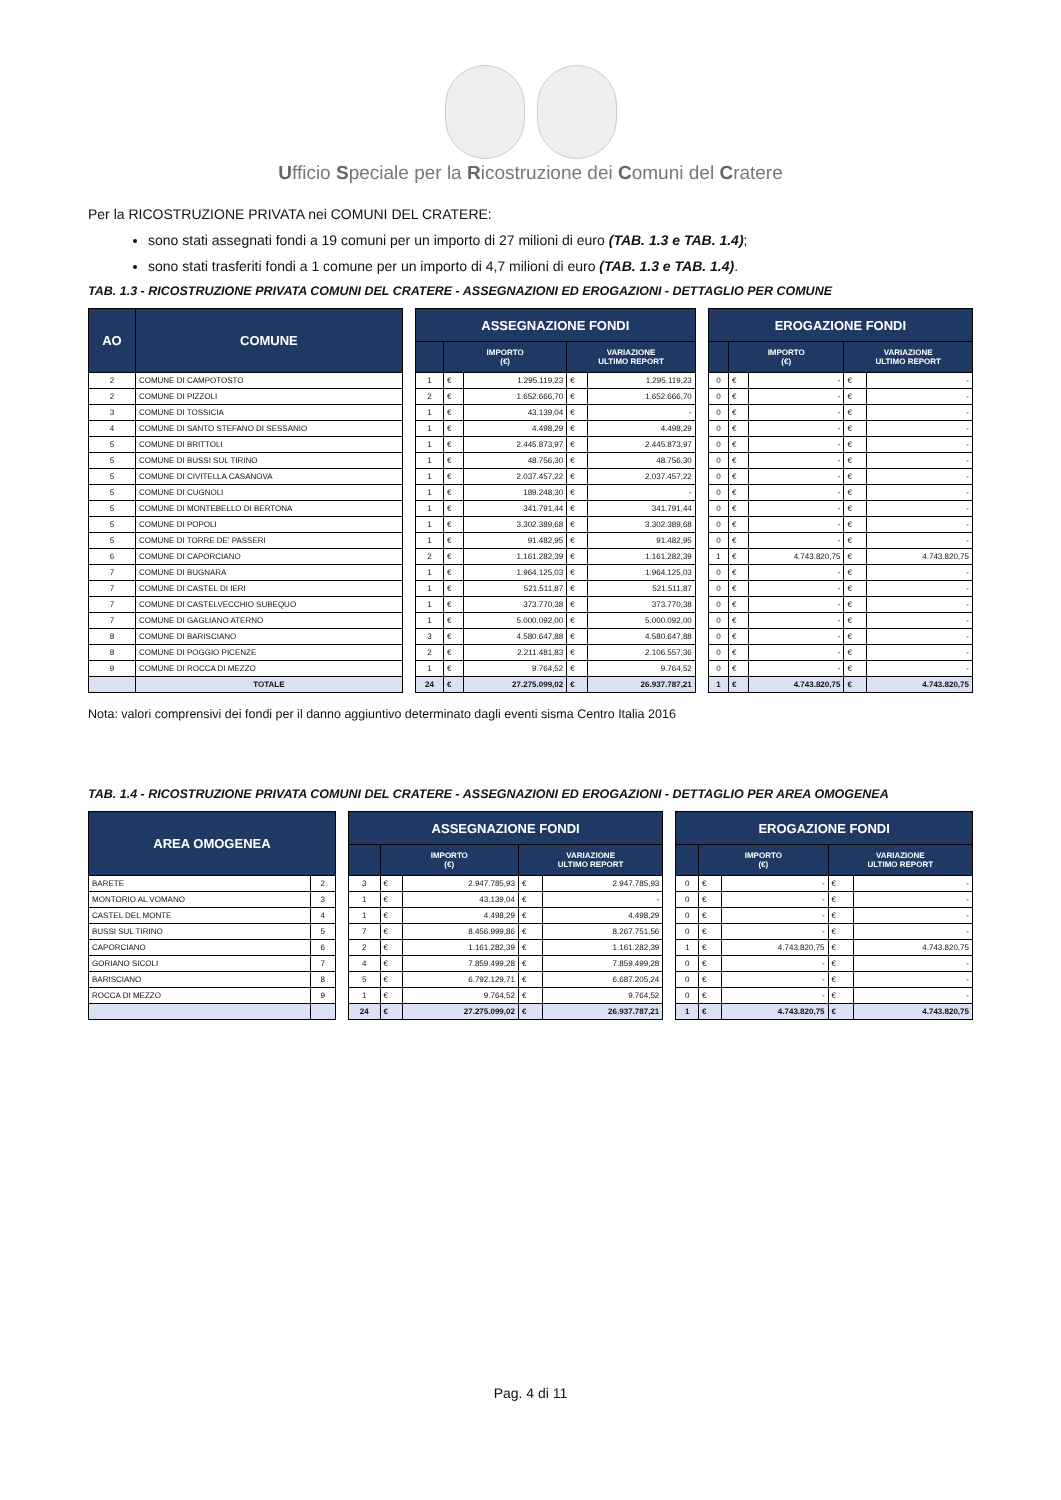Ufficio Speciale per la Ricostruzione dei Comuni del Cratere
Per la RICOSTRUZIONE PRIVATA nei COMUNI DEL CRATERE:
sono stati assegnati fondi a 19 comuni per un importo di 27 milioni di euro (TAB. 1.3 e TAB. 1.4);
sono stati trasferiti fondi a 1 comune per un importo di 4,7 milioni di euro (TAB. 1.3 e TAB. 1.4).
TAB. 1.3 - RICOSTRUZIONE PRIVATA COMUNI DEL CRATERE - ASSEGNAZIONI ED EROGAZIONI - DETTAGLIO PER COMUNE
| AO | COMUNE | | ASSEGNAZIONE FONDI | | | | | | EROGAZIONE FONDI | | | | |
| | | | | IMPORTO (€) | | VARIAZIONE ULTIMO REPORT | | | | IMPORTO (€) | | VARIAZIONE ULTIMO REPORT | |
| 2 | COMUNE DI CAMPOTOSTO | | 1 | € | 1.295.119,23 | € | 1.295.119,23 | | 0 | € | - | € | - |
| 2 | COMUNE DI PIZZOLI | | 2 | € | 1.652.666,70 | € | 1.652.666,70 | | 0 | € | - | € | - |
| 3 | COMUNE DI TOSSICIA | | 1 | € | 43.139,04 | € | - | | 0 | € | - | € | - |
| 4 | COMUNE DI SANTO STEFANO DI SESSANIO | | 1 | € | 4.498,29 | € | 4.498,29 | | 0 | € | - | € | - |
| 5 | COMUNE DI BRITTOLI | | 1 | € | 2.445.873,97 | € | 2.445.873,97 | | 0 | € | - | € | - |
| 5 | COMUNE DI BUSSI SUL TIRINO | | 1 | € | 48.756,30 | € | 48.756,30 | | 0 | € | - | € | - |
| 5 | COMUNE DI CIVITELLA CASANOVA | | 1 | € | 2.037.457,22 | € | 2.037.457,22 | | 0 | € | - | € | - |
| 5 | COMUNE DI CUGNOLI | | 1 | € | 189.248,30 | € | - | | 0 | € | - | € | - |
| 5 | COMUNE DI MONTEBELLO DI BERTONA | | 1 | € | 341.791,44 | € | 341.791,44 | | 0 | € | - | € | - |
| 5 | COMUNE DI POPOLI | | 1 | € | 3.302.389,68 | € | 3.302.389,68 | | 0 | € | - | € | - |
| 5 | COMUNE DI TORRE DE' PASSERI | | 1 | € | 91.482,95 | € | 91.482,95 | | 0 | € | - | € | - |
| 6 | COMUNE DI CAPORCIANO | | 2 | € | 1.161.282,39 | € | 1.161.282,39 | | 1 | € | 4.743.820,75 | € | 4.743.820,75 |
| 7 | COMUNE DI BUGNARA | | 1 | € | 1.964.125,03 | € | 1.964.125,03 | | 0 | € | - | € | - |
| 7 | COMUNE DI CASTEL DI IERI | | 1 | € | 521.511,87 | € | 521.511,87 | | 0 | € | - | € | - |
| 7 | COMUNE DI CASTELVECCHIO SUBEQUO | | 1 | € | 373.770,38 | € | 373.770,38 | | 0 | € | - | € | - |
| 7 | COMUNE DI GAGLIANO ATERNO | | 1 | € | 5.000.092,00 | € | 5.000.092,00 | | 0 | € | - | € | - |
| 8 | COMUNE DI BARISCIANO | | 3 | € | 4.580.647,88 | € | 4.580.647,88 | | 0 | € | - | € | - |
| 8 | COMUNE DI POGGIO PICENZE | | 2 | € | 2.211.481,83 | € | 2.106.557,36 | | 0 | € | - | € | - |
| 9 | COMUNE DI ROCCA DI MEZZO | | 1 | € | 9.764,52 | € | 9.764,52 | | 0 | € | - | € | - |
| | TOTALE | | 24 | € | 27.275.099,02 | € | 26.937.787,21 | | 1 | € | 4.743.820,75 | € | 4.743.820,75 |
Nota: valori comprensivi dei fondi per il danno aggiuntivo determinato dagli eventi sisma Centro Italia 2016
TAB. 1.4 - RICOSTRUZIONE PRIVATA COMUNI DEL CRATERE - ASSEGNAZIONI ED EROGAZIONI - DETTAGLIO PER AREA OMOGENEA
| AREA OMOGENEA | | | ASSEGNAZIONE FONDI | | | | | | EROGAZIONE FONDI | | | | |
| | | | | IMPORTO (€) | | VARIAZIONE ULTIMO REPORT | | | | IMPORTO (€) | | VARIAZIONE ULTIMO REPORT | |
| BARETE | 2 | | 3 | € | 2.947.785,93 | € | 2.947.785,93 | | 0 | € | - | € | - |
| MONTORIO AL VOMANO | 3 | | 1 | € | 43.139,04 | € | - | | 0 | € | - | € | - |
| CASTEL DEL MONTE | 4 | | 1 | € | 4.498,29 | € | 4.498,29 | | 0 | € | - | € | - |
| BUSSI SUL TIRINO | 5 | | 7 | € | 8.456.999,86 | € | 8.267.751,56 | | 0 | € | - | € | - |
| CAPORCIANO | 6 | | 2 | € | 1.161.282,39 | € | 1.161.282,39 | | 1 | € | 4.743.820,75 | € | 4.743.820,75 |
| GORIANO SICOLI | 7 | | 4 | € | 7.859.499,28 | € | 7.859.499,28 | | 0 | € | - | € | - |
| BARISCIANO | 8 | | 5 | € | 6.792.129,71 | € | 6.687.205,24 | | 0 | € | - | € | - |
| ROCCA DI MEZZO | 9 | | 1 | € | 9.764,52 | € | 9.764,52 | | 0 | € | - | € | - |
| | | | 24 | € | 27.275.099,02 | € | 26.937.787,21 | | 1 | € | 4.743.820,75 | € | 4.743.820,75 |
Pag. 4 di 11